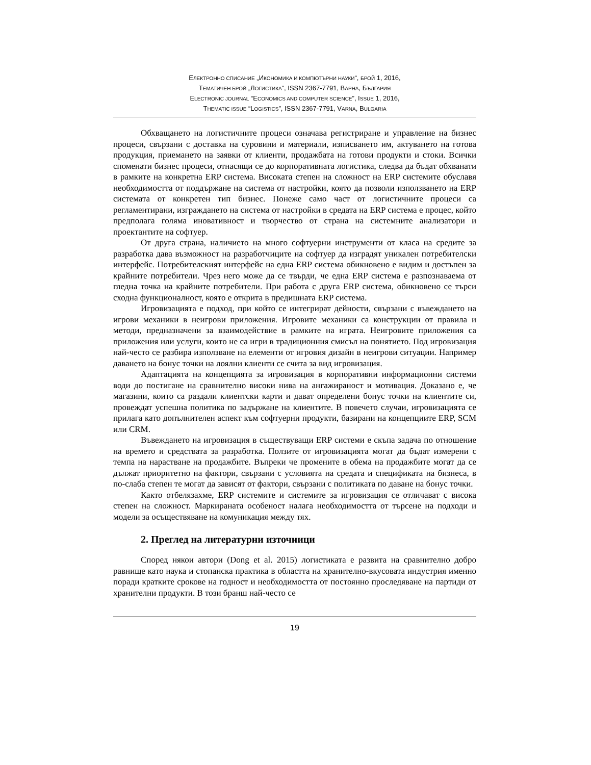ЕЛЕКТРОННО СПИСАНИЕ „ИКОНОМИКА И КОМПЮТЪРНИ НАУКИ“, БРОЙ 1, 2016,
ТЕМАТИЧЕН БРОЙ „ЛОГИСТИКА“, ISSN 2367-7791, ВАРНА, БЪЛГАРИЯ
ELECTRONIC JOURNAL “ECONOMICS AND COMPUTER SCIENCE”, ISSUE 1, 2016,
THEMATIC ISSUE “LOGISTICS”, ISSN 2367-7791, VARNA, BULGARIA
Обхващането на логистичните процеси означава регистриране и управление на бизнес процеси, свързани с доставка на суровини и материали, изписването им, актуването на готова продукция, приемането на заявки от клиенти, продажбата на готови продукти и стоки. Всички споменати бизнес процеси, отнасящи се до корпоративната логистика, следва да бъдат обхванати в рамките на конкретна ERP система. Високата степен на сложност на ERP системите обуславя необходимостта от поддържане на система от настройки, която да позволи използването на ERP системата от конкретен тип бизнес. Понеже само част от логистичните процеси са регламентирани, изграждането на система от настройки в средата на ERP система е процес, който предполага голяма иновативност и творчество от страна на системните анализатори и проектантите на софтуер.
От друга страна, наличието на много софтуерни инструменти от класа на средите за разработка дава възможност на разработчиците на софтуер да изградят уникален потребителски интерфейс. Потребителският интерфейс на една ERP система обикновено е видим и достъпен за крайните потребители. Чрез него може да се твърди, че една ERP система е разпознаваема от гледна точка на крайните потребители. При работа с друга ERP система, обикновено се търси сходна функционалност, която е открита в предишната ERP система.
Игровизацията е подход, при който се интегрират дейности, свързани с въвеждането на игрови механики в неигрови приложения. Игровите механики са конструкции от правила и методи, предназначени за взаимодействие в рамките на играта. Неигровите приложения са приложения или услуги, които не са игри в традиционния смисъл на понятието. Под игровизация най-често се разбира използване на елементи от игровия дизайн в неигрови ситуации. Например даването на бонус точки на лоялни клиенти се счита за вид игровизация.
Адаптацията на концепцията за игровизация в корпоративни информационни системи води до постигане на сравнително високи нива на ангажираност и мотивация. Доказано е, че магазини, които са раздали клиентски карти и дават определени бонус точки на клиентите си, провеждат успешна политика по задържане на клиентите. В повечето случаи, игровизацията се прилага като допълнителен аспект към софтуерни продукти, базирани на концепциите ERP, SCM или CRM.
Въвеждането на игровизация в съществуващи ERP системи е скъпа задача по отношение на времето и средствата за разработка. Ползите от игровизацията могат да бъдат измерени с темпа на нарастване на продажбите. Въпреки че промените в обема на продажбите могат да се дължат приоритетно на фактори, свързани с условията на средата и спецификата на бизнеса, в по-слаба степен те могат да зависят от фактори, свързани с политиката по даване на бонус точки.
Както отбелязахме, ERP системите и системите за игровизация се отличават с висока степен на сложност. Маркираната особеност налага необходимостта от търсене на подходи и модели за осъществяване на комуникация между тях.
2. Преглед на литературни източници
Според някои автори (Dong et al. 2015) логистиката е развита на сравнително добро равнище като наука и стопанска практика в областта на хранително-вкусовата индустрия именно поради кратките срокове на годност и необходимостта от постоянно проследяване на партиди от хранителни продукти. В този бранш най-често се
19